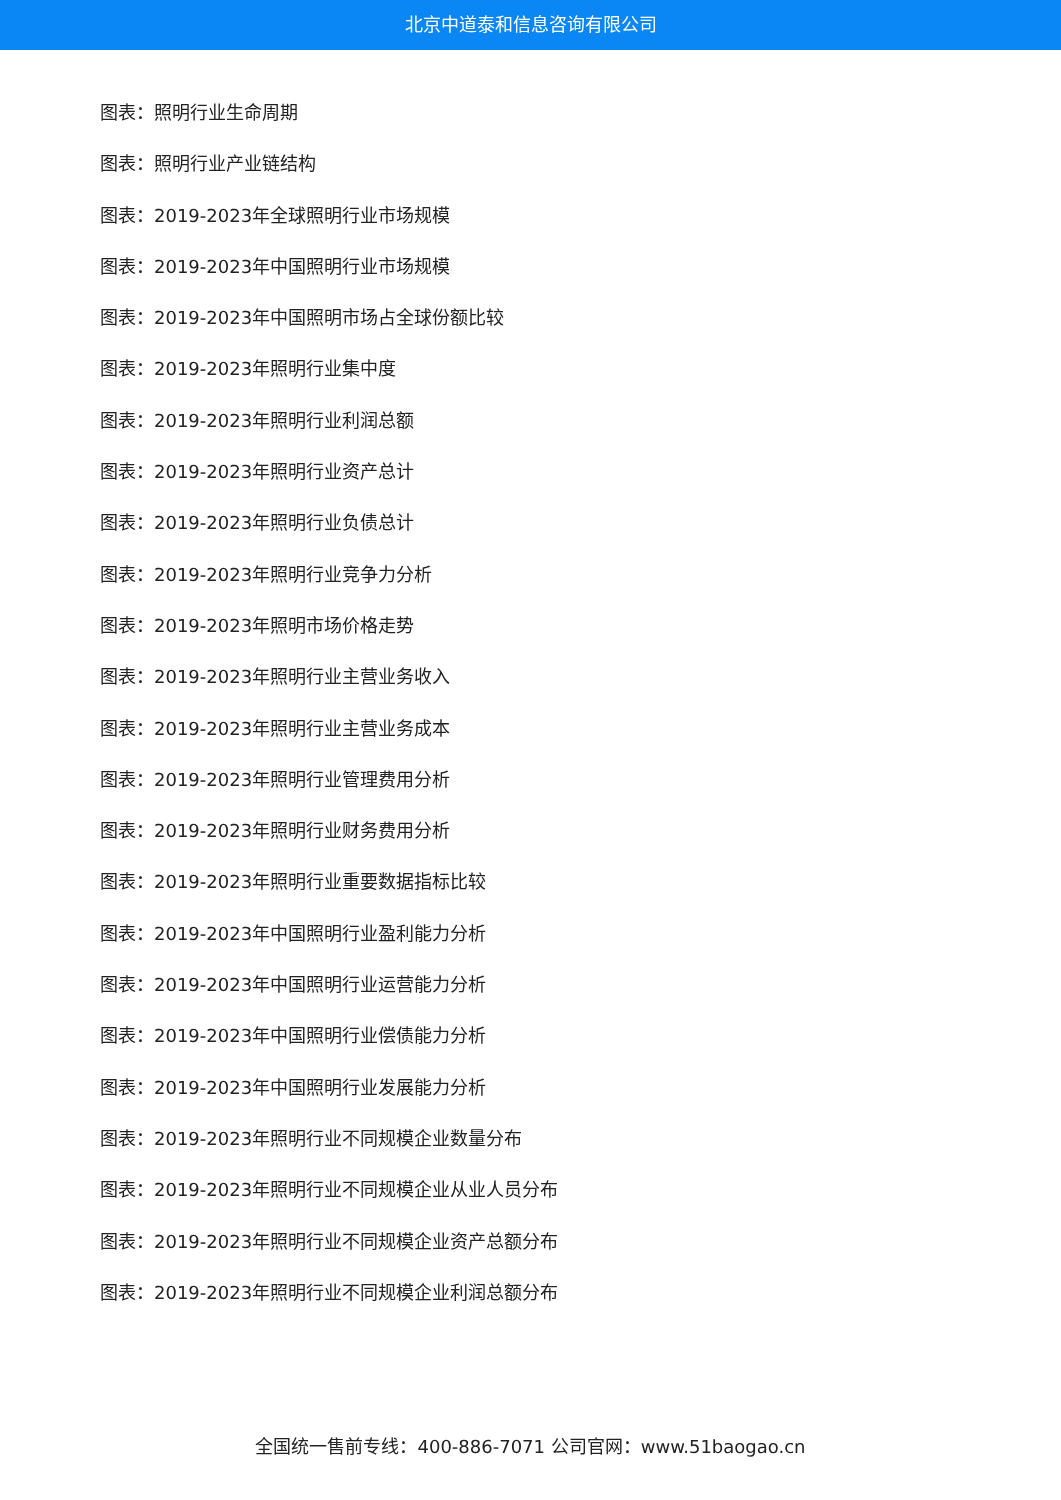北京中道泰和信息咨询有限公司
图表：照明行业生命周期
图表：照明行业产业链结构
图表：2019-2023年全球照明行业市场规模
图表：2019-2023年中国照明行业市场规模
图表：2019-2023年中国照明市场占全球份额比较
图表：2019-2023年照明行业集中度
图表：2019-2023年照明行业利润总额
图表：2019-2023年照明行业资产总计
图表：2019-2023年照明行业负债总计
图表：2019-2023年照明行业竞争力分析
图表：2019-2023年照明市场价格走势
图表：2019-2023年照明行业主营业务收入
图表：2019-2023年照明行业主营业务成本
图表：2019-2023年照明行业管理费用分析
图表：2019-2023年照明行业财务费用分析
图表：2019-2023年照明行业重要数据指标比较
图表：2019-2023年中国照明行业盈利能力分析
图表：2019-2023年中国照明行业运营能力分析
图表：2019-2023年中国照明行业偿债能力分析
图表：2019-2023年中国照明行业发展能力分析
图表：2019-2023年照明行业不同规模企业数量分布
图表：2019-2023年照明行业不同规模企业从业人员分布
图表：2019-2023年照明行业不同规模企业资产总额分布
图表：2019-2023年照明行业不同规模企业利润总额分布
全国统一售前专线：400-886-7071 公司官网：www.51baogao.cn